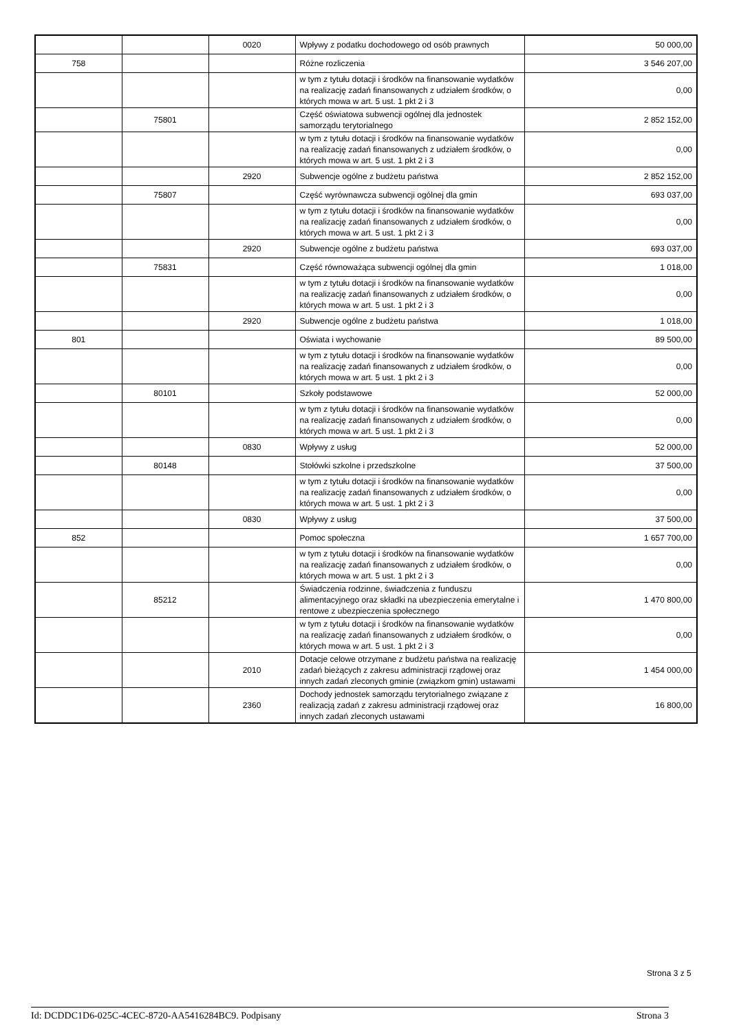| | | 0020 | Wpływy z podatku dochodowego od osób prawnych | 50 000,00 |
| 758 | | | Różne rozliczenia | 3 546 207,00 |
| | | | w tym z tytułu dotacji i środków na finansowanie wydatków na realizację zadań finansowanych z udziałem środków, o których mowa w art. 5 ust. 1 pkt 2 i 3 | 0,00 |
| | 75801 | | Część oświatowa subwencji ogólnej dla jednostek samorządu terytorialnego | 2 852 152,00 |
| | | | w tym z tytułu dotacji i środków na finansowanie wydatków na realizację zadań finansowanych z udziałem środków, o których mowa w art. 5 ust. 1 pkt 2 i 3 | 0,00 |
| | | 2920 | Subwencje ogólne z budżetu państwa | 2 852 152,00 |
| | 75807 | | Część wyrównawcza subwencji ogólnej dla gmin | 693 037,00 |
| | | | w tym z tytułu dotacji i środków na finansowanie wydatków na realizację zadań finansowanych z udziałem środków, o których mowa w art. 5 ust. 1 pkt 2 i 3 | 0,00 |
| | | 2920 | Subwencje ogólne z budżetu państwa | 693 037,00 |
| | 75831 | | Część równoważąca subwencji ogólnej dla gmin | 1 018,00 |
| | | | w tym z tytułu dotacji i środków na finansowanie wydatków na realizację zadań finansowanych z udziałem środków, o których mowa w art. 5 ust. 1 pkt 2 i 3 | 0,00 |
| | | 2920 | Subwencje ogólne z budżetu państwa | 1 018,00 |
| 801 | | | Oświata i wychowanie | 89 500,00 |
| | | | w tym z tytułu dotacji i środków na finansowanie wydatków na realizację zadań finansowanych z udziałem środków, o których mowa w art. 5 ust. 1 pkt 2 i 3 | 0,00 |
| | 80101 | | Szkoły podstawowe | 52 000,00 |
| | | | w tym z tytułu dotacji i środków na finansowanie wydatków na realizację zadań finansowanych z udziałem środków, o których mowa w art. 5 ust. 1 pkt 2 i 3 | 0,00 |
| | | 0830 | Wpływy z usług | 52 000,00 |
| | 80148 | | Stołówki szkolne i przedszkolne | 37 500,00 |
| | | | w tym z tytułu dotacji i środków na finansowanie wydatków na realizację zadań finansowanych z udziałem środków, o których mowa w art. 5 ust. 1 pkt 2 i 3 | 0,00 |
| | | 0830 | Wpływy z usług | 37 500,00 |
| 852 | | | Pomoc społeczna | 1 657 700,00 |
| | | | w tym z tytułu dotacji i środków na finansowanie wydatków na realizację zadań finansowanych z udziałem środków, o których mowa w art. 5 ust. 1 pkt 2 i 3 | 0,00 |
| | 85212 | | Świadczenia rodzinne, świadczenia z funduszu alimentacyjnego oraz składki na ubezpieczenia emerytalne i rentowe z ubezpieczenia społecznego | 1 470 800,00 |
| | | | w tym z tytułu dotacji i środków na finansowanie wydatków na realizację zadań finansowanych z udziałem środków, o których mowa w art. 5 ust. 1 pkt 2 i 3 | 0,00 |
| | | 2010 | Dotacje celowe otrzymane z budżetu państwa na realizację zadań bieżących z zakresu administracji rządowej oraz innych zadań zleconych gminie (związkom gmin) ustawami | 1 454 000,00 |
| | | 2360 | Dochody jednostek samorządu terytorialnego związane z realizacją zadań z zakresu administracji rządowej oraz innych zadań zleconych ustawami | 16 800,00 |
Strona 3 z 5
Id: DCDDC1D6-025C-4CEC-8720-AA5416284BC9. Podpisany Strona 3